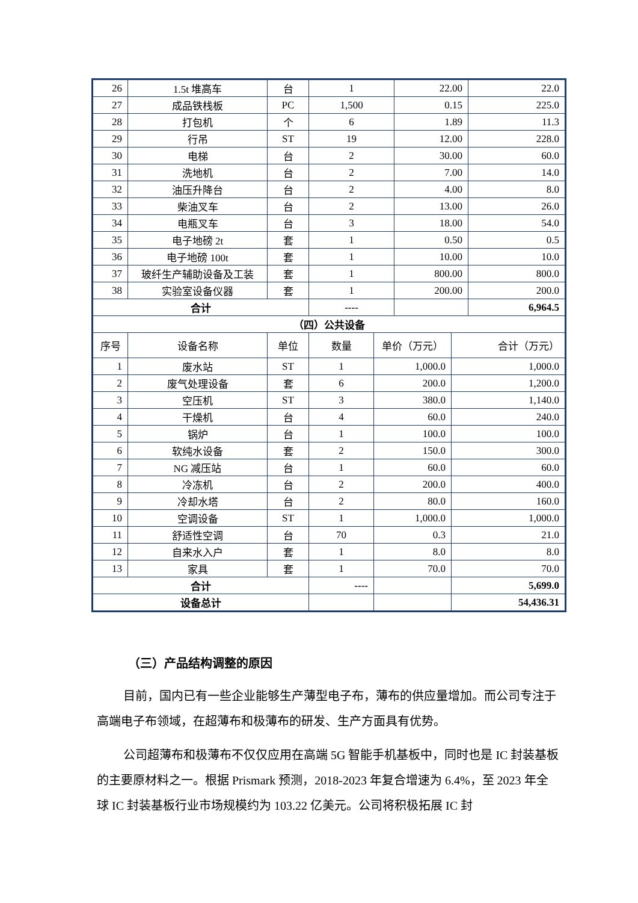| 26 | 1.5t 堆高车 | 台 | 1 | | 22.00 | | 22.0 |
| 27 | 成品铁栈板 | PC | 1,500 | | 0.15 | | 225.0 |
| 28 | 打包机 | 个 | 6 | | 1.89 | | 11.3 |
| 29 | 行吊 | ST | 19 | | 12.00 | | 228.0 |
| 30 | 电梯 | 台 | 2 | | 30.00 | | 60.0 |
| 31 | 洗地机 | 台 | 2 | | 7.00 | | 14.0 |
| 32 | 油压升降台 | 台 | 2 | | 4.00 | | 8.0 |
| 33 | 柴油叉车 | 台 | 2 | | 13.00 | | 26.0 |
| 34 | 电瓶叉车 | 台 | 3 | | 18.00 | | 54.0 |
| 35 | 电子地磅 2t | 套 | 1 | | 0.50 | | 0.5 |
| 36 | 电子地磅 100t | 套 | 1 | | 10.00 | | 10.0 |
| 37 | 玻纤生产辅助设备及工装 | 套 | 1 | | 800.00 | | 800.0 |
| 38 | 实验室设备仪器 | 套 | 1 | | 200.00 | | 200.0 |
| 合计 | | | ---- | | | | 6,964.5 |
| （四）公共设备 | | | | | | | |
| 序号 | 设备名称 | 单位 | 数量 | 单价（万元） | | 合计（万元） | |
| 1 | 废水站 | ST | 1 | 1,000.0 | | 1,000.0 | |
| 2 | 废气处理设备 | 套 | 6 | 200.0 | | 1,200.0 | |
| 3 | 空压机 | ST | 3 | 380.0 | | 1,140.0 | |
| 4 | 干燥机 | 台 | 4 | 60.0 | | 240.0 | |
| 5 | 锅炉 | 台 | 1 | 100.0 | | 100.0 | |
| 6 | 软纯水设备 | 套 | 2 | 150.0 | | 300.0 | |
| 7 | NG 减压站 | 台 | 1 | 60.0 | | 60.0 | |
| 8 | 冷冻机 | 台 | 2 | 200.0 | | 400.0 | |
| 9 | 冷却水塔 | 台 | 2 | 80.0 | | 160.0 | |
| 10 | 空调设备 | ST | 1 | 1,000.0 | | 1,000.0 | |
| 11 | 舒适性空调 | 台 | 70 | 0.3 | | 21.0 | |
| 12 | 自来水入户 | 套 | 1 | 8.0 | | 8.0 | |
| 13 | 家具 | 套 | 1 | 70.0 | | 70.0 | |
| 合计 | | | ---- | | | 5,699.0 | |
| 设备总计 | | | | | | 54,436.31 | |
（三）产品结构调整的原因
目前，国内已有一些企业能够生产薄型电子布，薄布的供应量增加。而公司专注于高端电子布领域，在超薄布和极薄布的研发、生产方面具有优势。
公司超薄布和极薄布不仅仅应用在高端 5G 智能手机基板中，同时也是 IC 封装基板的主要原材料之一。根据 Prismark 预测，2018-2023 年复合增速为 6.4%，至 2023 年全球 IC 封装基板行业市场规模约为 103.22 亿美元。公司将积极拓展 IC 封